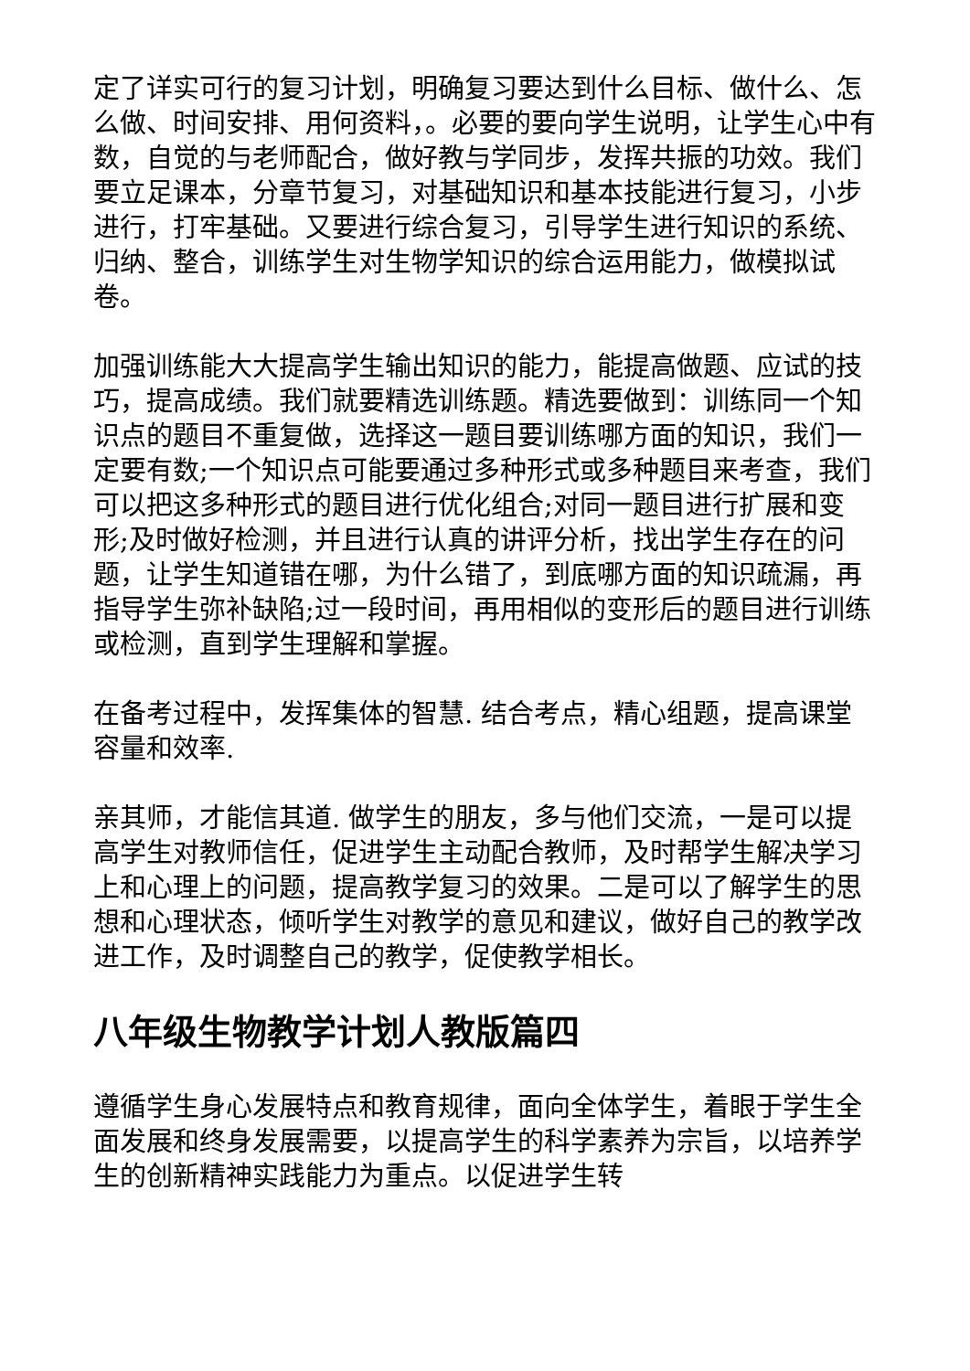定了详实可行的复习计划，明确复习要达到什么目标、做什么、怎么做、时间安排、用何资料，。必要的要向学生说明，让学生心中有数，自觉的与老师配合，做好教与学同步，发挥共振的功效。我们要立足课本，分章节复习，对基础知识和基本技能进行复习，小步进行，打牢基础。又要进行综合复习，引导学生进行知识的系统、归纳、整合，训练学生对生物学知识的综合运用能力，做模拟试卷。
加强训练能大大提高学生输出知识的能力，能提高做题、应试的技巧，提高成绩。我们就要精选训练题。精选要做到：训练同一个知识点的题目不重复做，选择这一题目要训练哪方面的知识，我们一定要有数;一个知识点可能要通过多种形式或多种题目来考查，我们可以把这多种形式的题目进行优化组合;对同一题目进行扩展和变形;及时做好检测，并且进行认真的讲评分析，找出学生存在的问题，让学生知道错在哪，为什么错了，到底哪方面的知识疏漏，再指导学生弥补缺陷;过一段时间，再用相似的变形后的题目进行训练或检测，直到学生理解和掌握。
在备考过程中，发挥集体的智慧. 结合考点，精心组题，提高课堂容量和效率.
亲其师，才能信其道. 做学生的朋友，多与他们交流，一是可以提高学生对教师信任，促进学生主动配合教师，及时帮学生解决学习上和心理上的问题，提高教学复习的效果。二是可以了解学生的思想和心理状态，倾听学生对教学的意见和建议，做好自己的教学改进工作，及时调整自己的教学，促使教学相长。
八年级生物教学计划人教版篇四
遵循学生身心发展特点和教育规律，面向全体学生，着眼于学生全面发展和终身发展需要，以提高学生的科学素养为宗旨，以培养学生的创新精神实践能力为重点。以促进学生转